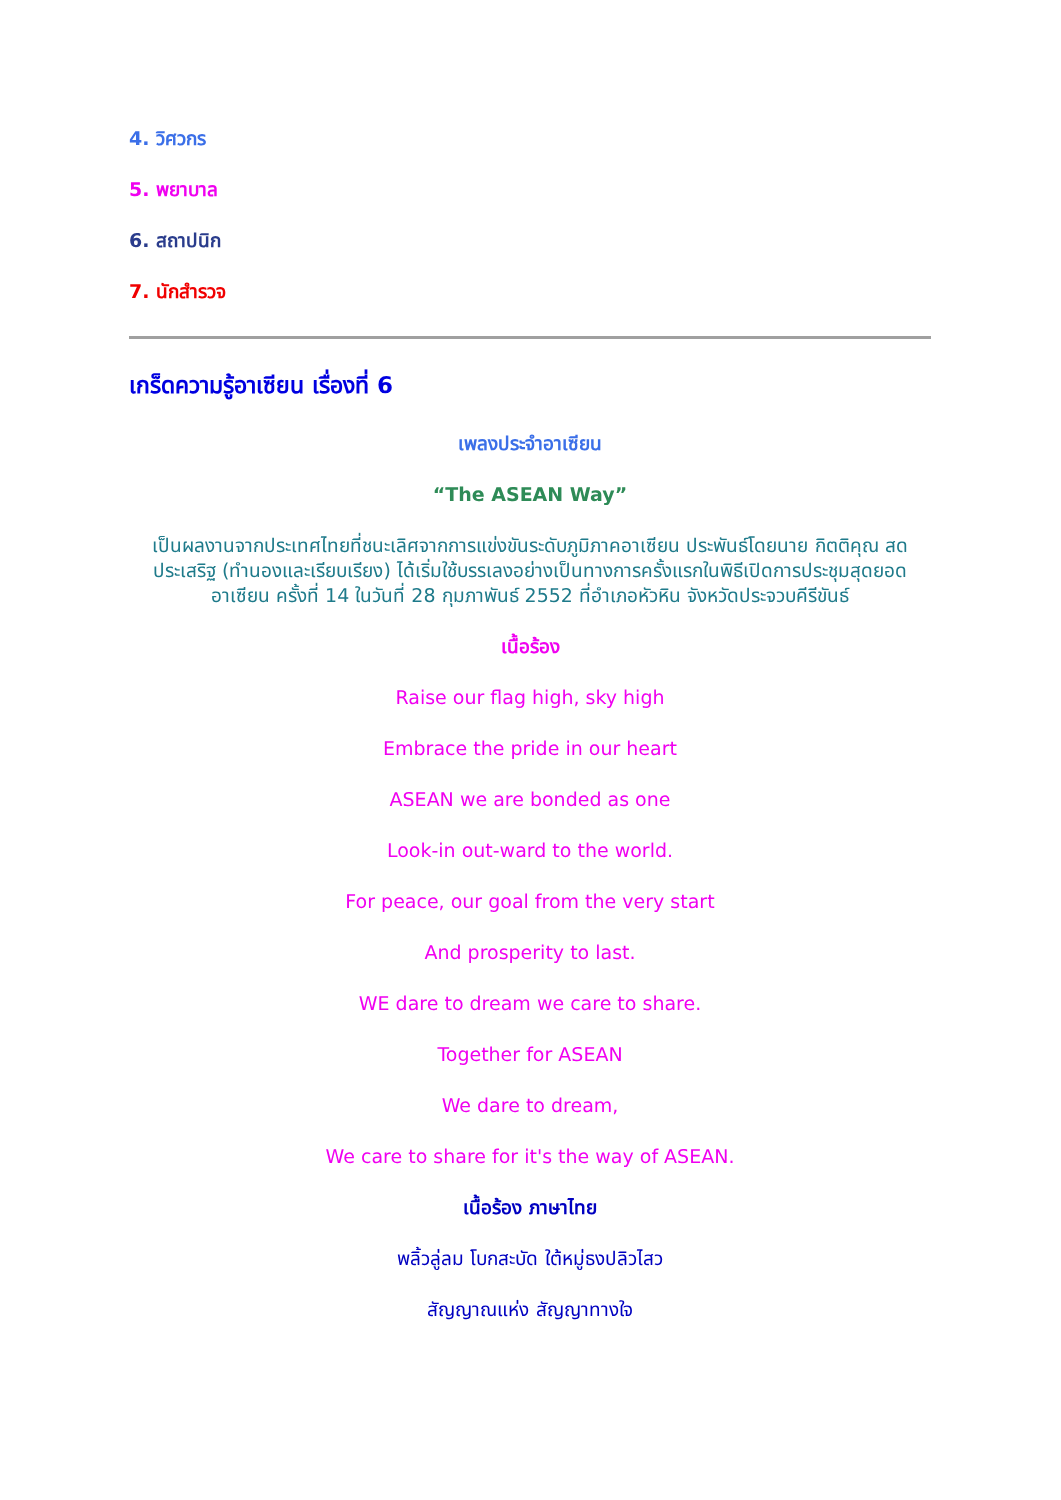4. วิศวกร
5. พยาบาล
6. สถาปนิก
7. นักสำรวจ
เกร็ดความรู้อาเซียน เรื่องที่ 6
เพลงประจำอาเซียน
“The ASEAN Way”
เป็นผลงานจากประเทศไทยที่ชนะเลิศจากการแข่งขันระดับภูมิภาคอาเซียน ประพันธ์โดยนาย กิตติคุณ สดประเสริฐ (ทำนองและเรียบเรียง) ได้เริ่มใช้บรรเลงอย่างเป็นทางการครั้งแรกในพิธีเปิดการประชุมสุดยอดอาเซียน ครั้งที่ 14 ในวันที่ 28 กุมภาพันธ์ 2552 ที่อำเภอหัวหิน จังหวัดประจวบคีรีขันธ์
เนื้อร้อง
Raise our flag high, sky high
Embrace the pride in our heart
ASEAN we are bonded as one
Look-in out-ward to the world.
For peace, our goal from the very start
And prosperity to last.
WE dare to dream we care to share.
Together for ASEAN
We dare to dream,
We care to share for it's the way of ASEAN.
เนื้อร้อง ภาษาไทย
พลิ้วลู่ลม โบกสะบัด ใต้หมู่ธงปลิวไสว
สัญญาณแห่ง สัญญาทางใจ